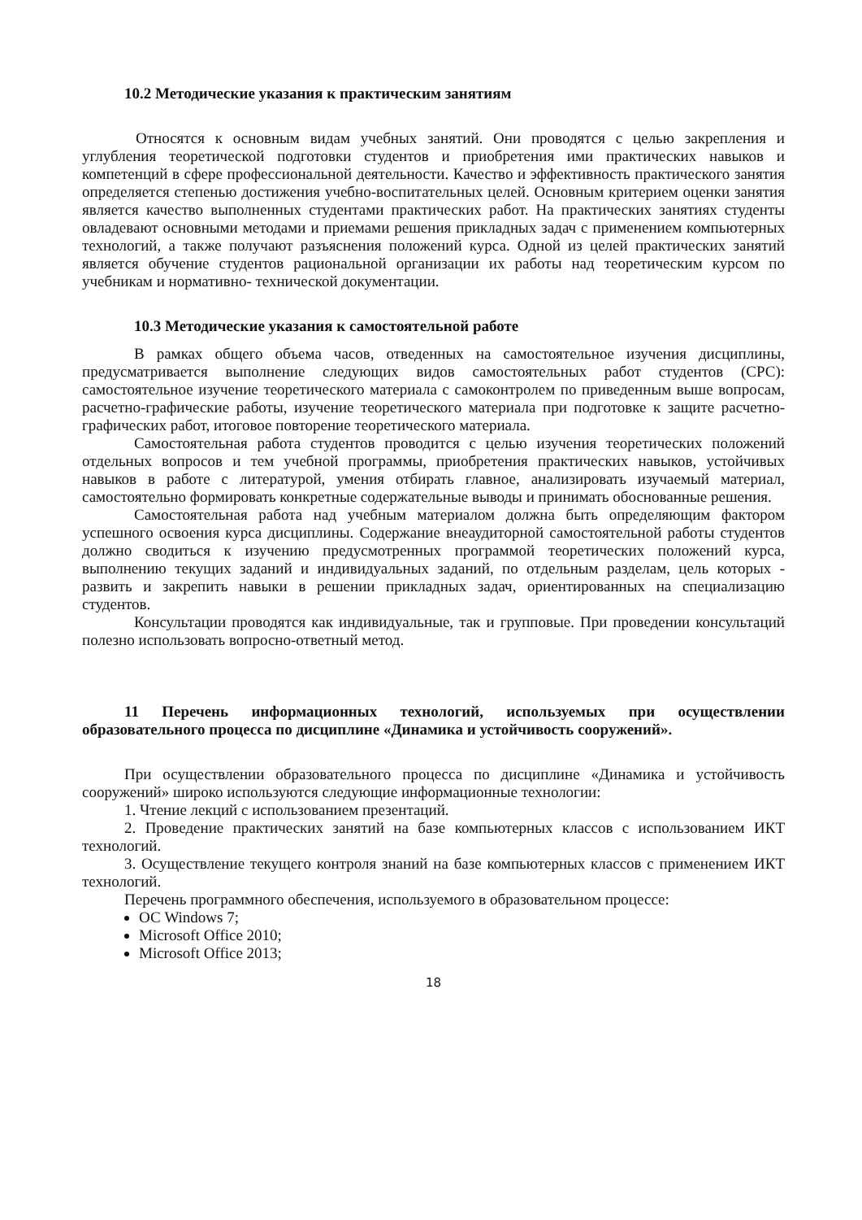10.2 Методические указания к практическим занятиям
Относятся к основным видам учебных занятий. Они проводятся с целью закрепления и углубления теоретической подготовки студентов и приобретения ими практических навыков и компетенций в сфере профессиональной деятельности. Качество и эффективность практического занятия определяется степенью достижения учебно-воспитательных целей. Основным критерием оценки занятия является качество выполненных студентами практических работ. На практических занятиях студенты овладевают основными методами и приемами решения прикладных задач с применением компьютерных технологий, а также получают разъяснения положений курса. Одной из целей практических занятий является обучение студентов рациональной организации их работы над теоретическим курсом по учебникам и нормативно- технической документации.
10.3 Методические указания к самостоятельной работе
В рамках общего объема часов, отведенных на самостоятельное изучения дисциплины, предусматривается выполнение следующих видов самостоятельных работ студентов (СРС): самостоятельное изучение теоретического материала с самоконтролем по приведенным выше вопросам, расчетно-графические работы, изучение теоретического материала при подготовке к защите расчетно-графических работ, итоговое повторение теоретического материала.
Самостоятельная работа студентов проводится с целью изучения теоретических положений отдельных вопросов и тем учебной программы, приобретения практических навыков, устойчивых навыков в работе с литературой, умения отбирать главное, анализировать изучаемый материал, самостоятельно формировать конкретные содержательные выводы и принимать обоснованные решения.
Самостоятельная работа над учебным материалом должна быть определяющим фактором успешного освоения курса дисциплины. Содержание внеаудиторной самостоятельной работы студентов должно сводиться к изучению предусмотренных программой теоретических положений курса, выполнению текущих заданий и индивидуальных заданий, по отдельным разделам, цель которых - развить и закрепить навыки в решении прикладных задач, ориентированных на специализацию студентов.
Консультации проводятся как индивидуальные, так и групповые. При проведении консультаций полезно использовать вопросно-ответный метод.
11 Перечень информационных технологий, используемых при осуществлении образовательного процесса по дисциплине «Динамика и устойчивость сооружений».
При осуществлении образовательного процесса по дисциплине «Динамика и устойчивость сооружений» широко используются следующие информационные технологии:
1. Чтение лекций с использованием презентаций.
2. Проведение практических занятий на базе компьютерных классов с использованием ИКТ технологий.
3. Осуществление текущего контроля знаний на базе компьютерных классов с применением ИКТ технологий.
Перечень программного обеспечения, используемого в образовательном процессе:
ОС Windows 7;
Microsoft Office 2010;
Microsoft Office 2013;
18